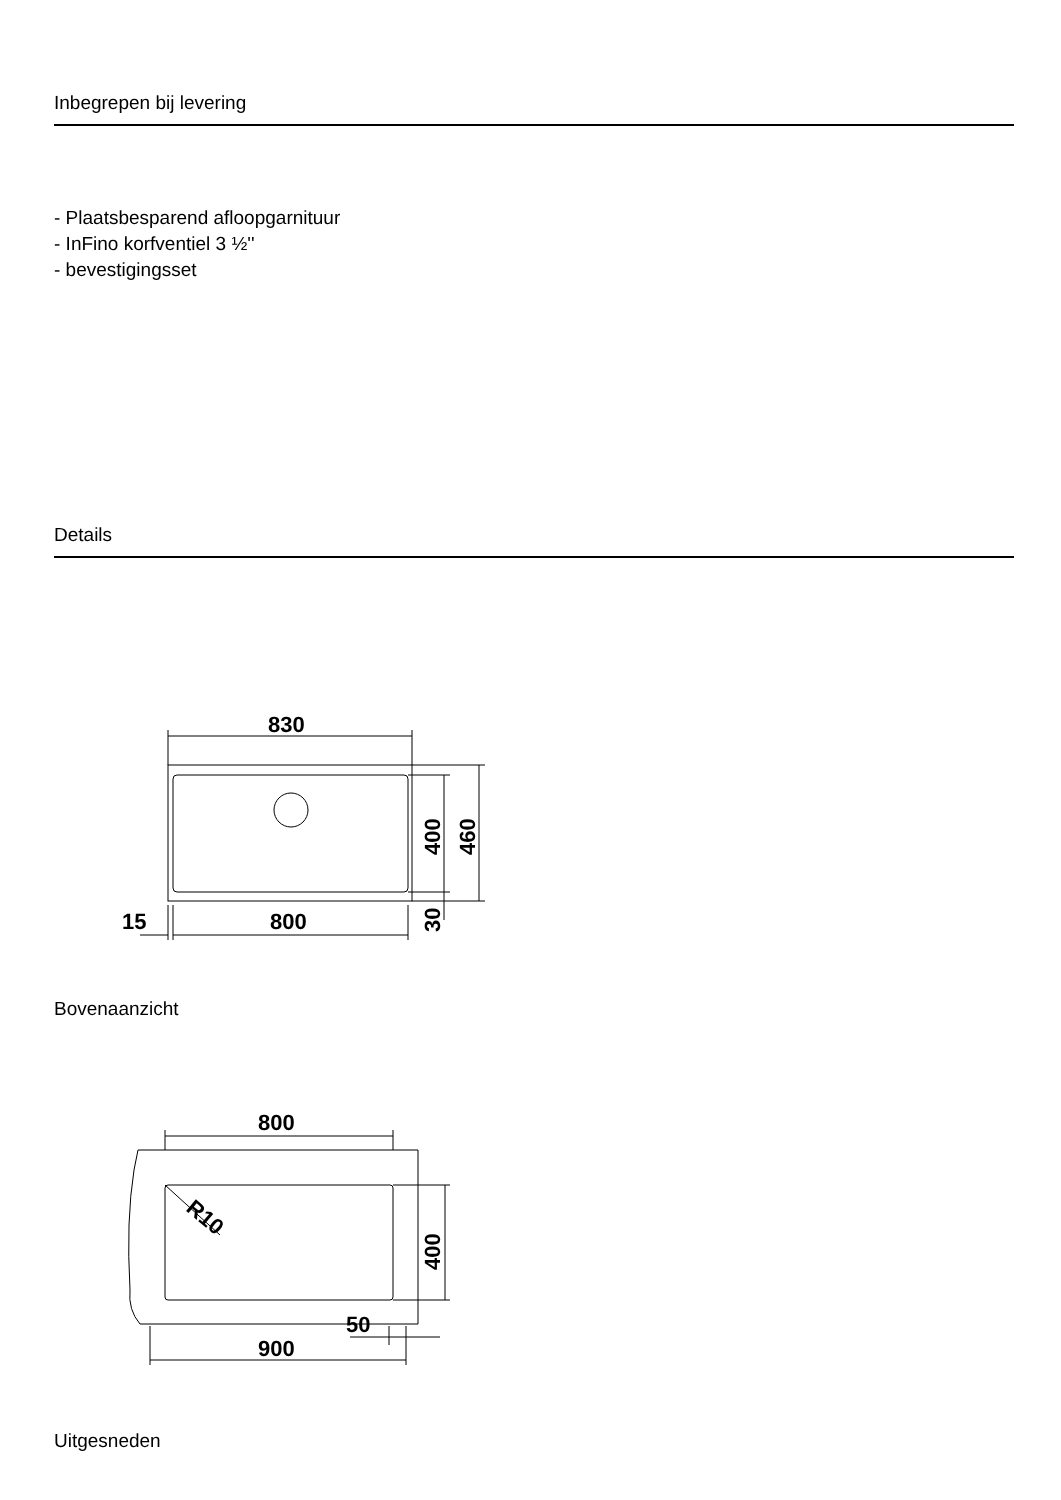Inbegrepen bij levering
- Plaatsbesparend afloopgarnituur
- InFino korfventiel 3 ½''
- bevestigingsset
Details
830
800
15
400
460
30
Bovenaanzicht
800
900
50
R10
400
Uitgesneden